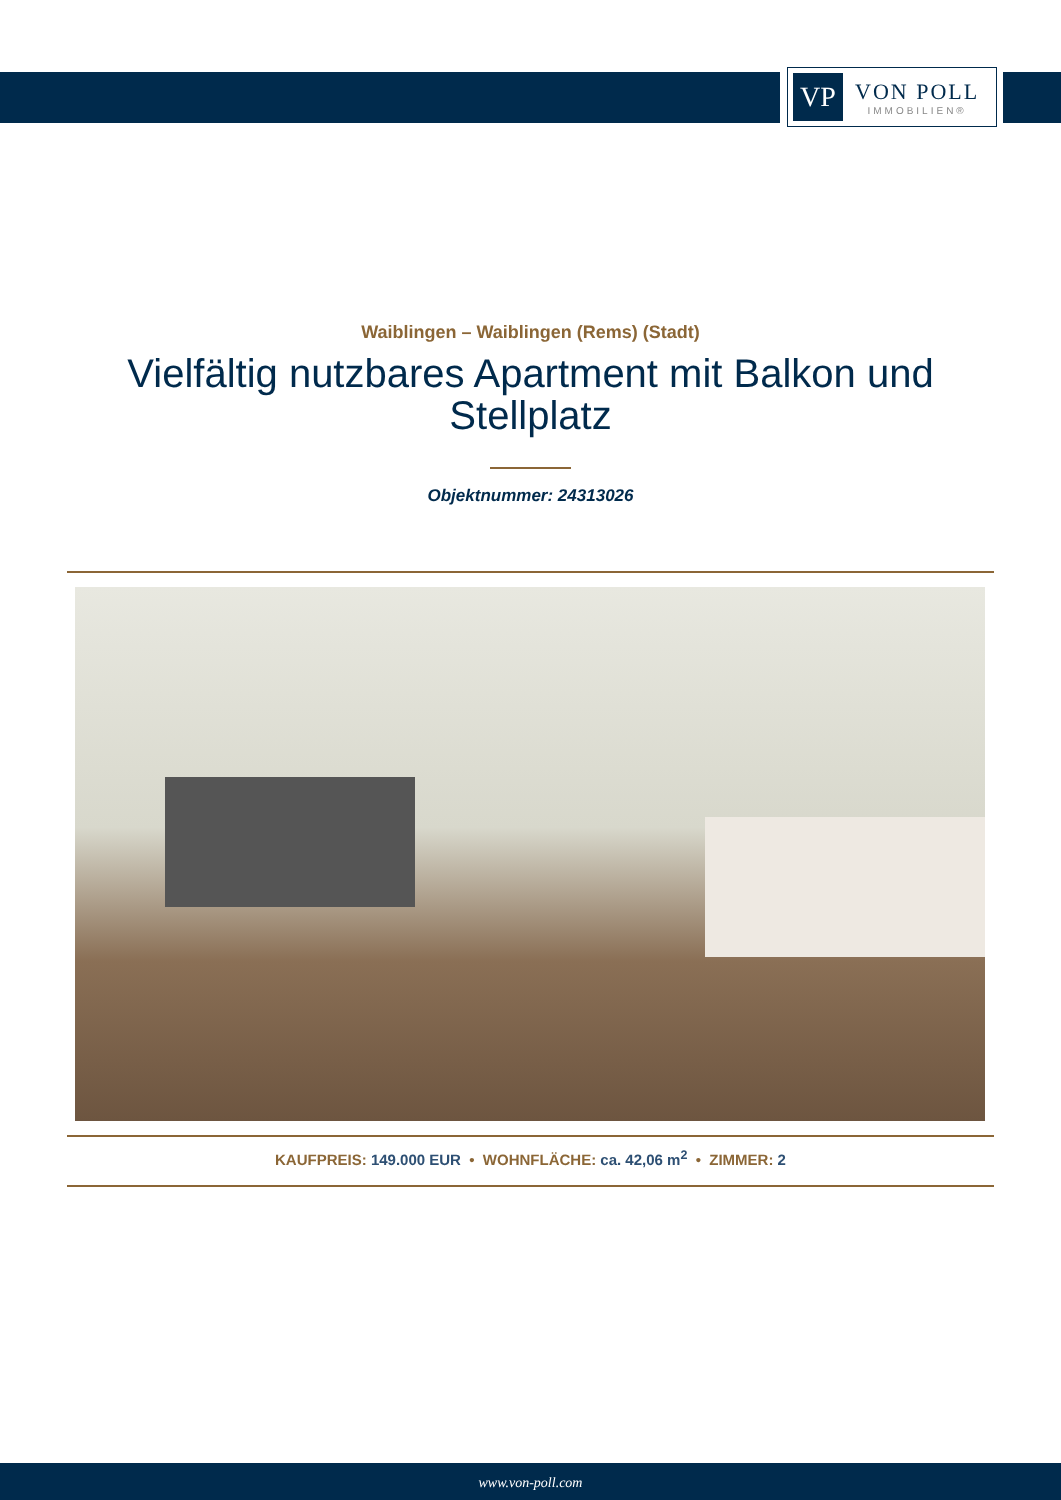VP
VON POLL
IMMOBILIEN®
Waiblingen – Waiblingen (Rems) (Stadt)
Vielfältig nutzbares Apartment mit Balkon und
Stellplatz
Objektnummer: 24313026
KAUFPREIS: 149.000 EUR • WOHNFLÄCHE: ca. 42,06 m<sup>2</sup> • ZIMMER: 2
www.von-poll.com